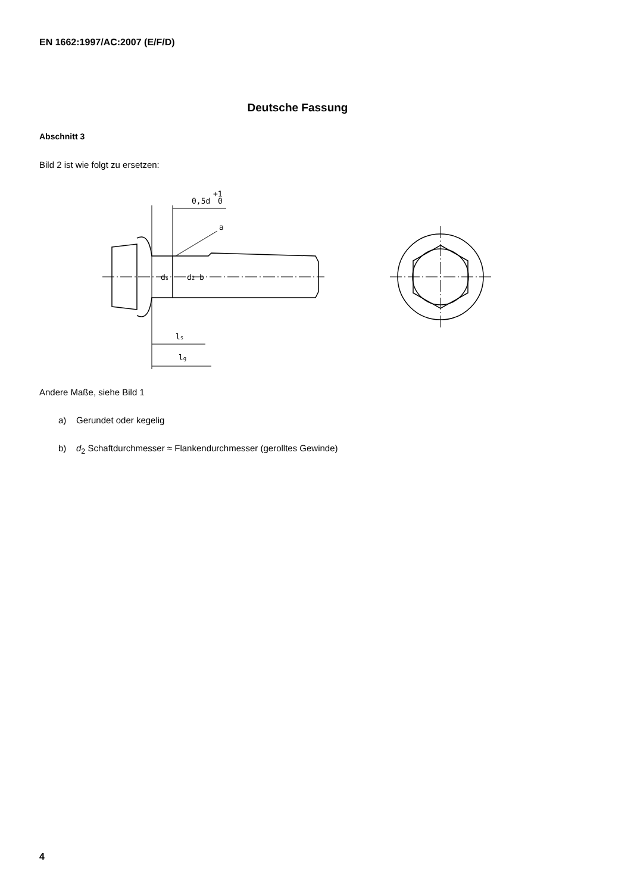EN 1662:1997/AC:2007 (E/F/D)
Deutsche Fassung
Abschnitt 3
Bild 2 ist wie folgt zu ersetzen:
0,5d
+1
0
a
ls
lg
ds
d2 b
Andere Maße, siehe Bild 1
a) Gerundet oder kegelig
b) d<sub>2</sub> Schaftdurchmesser ≈ Flankendurchmesser (gerolltes Gewinde)
4